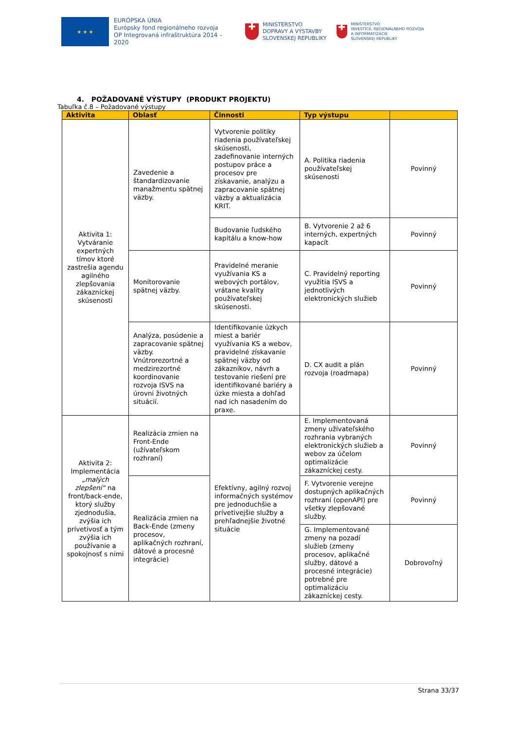★ ★ ★
EURÓPSKA ÚNIA
Európsky fond regionálneho rozvoja
OP Integrovaná infraštruktúra 2014 – 2020
✚
MINISTERSTVO
DOPRAVY A VÝSTAVBY
SLOVENSKEJ REPUBLIKY
✚
MINISTERSTVO
INVESTÍCIÍ, REGIONÁLNEHO ROZVOJA
A INFORMATIZÁCIE
SLOVENSKEJ REPUBLIKY
4. POŽADOVANÉ VÝSTUPY (PRODUKT PROJEKTU)
Tabuľka č.8 – Požadované výstupy
| Aktivita | Oblasť | Činnosti | Typ výstupu | |
| --- | --- | --- | --- | --- |
| Aktivita 1: Vytváranie expertných tímov ktoré zastrešia agendu agilného zlepšovania zákazníckej skúsenosti | Zavedenie a štandardizovanie manažmentu spätnej väzby. | Vytvorenie politiky riadenia používateľskej skúsenosti, zadefinovanie interných postupov práce a procesov pre získavanie, analýzu a zapracovanie spätnej väzby a aktualizácia KRIT. | A. Politika riadenia používateľskej skúsenosti | Povinný |
| | | Budovanie ľudského kapitálu a know-how | B. Vytvorenie 2 až 6 interných, expertných kapacít | Povinný |
| | Monitorovanie spätnej väzby. | Pravidelné meranie využívania KS a webových portálov, vrátane kvality používateľskej skúsenosti. | C. Pravidelný reporting využitia ISVS a jednotlivých elektronických služieb | Povinný |
| | Analýza, posúdenie a zapracovanie spätnej väzby. Vnútrorezortné a medzirezortné koordinovanie rozvoja ISVS na úrovni životných situácií. | Identifikovanie úzkych miest a bariér využívania KS a webov, pravidelné získavanie spätnej väzby od zákazníkov, návrh a testovanie riešení pre identifikované bariéry a úzke miesta a dohľad nad ich nasadením do praxe. | D. CX audit a plán rozvoja (roadmapa) | Povinný |
| Aktivita 2: Implementácia „malých zlepšení“ na front/back-ende, ktorý služby zjednodušia, zvýšia ich prívetivosť a tým zvýšia ich používanie a spokojnosť s nimi | Realizácia zmien na Front-Ende (užívateľskom rozhraní) | Efektívny, agilný rozvoj informačných systémov pre jednoduchšie a prívetivejšie služby a prehľadnejšie životné situácie | E. Implementovaná zmeny užívateľského rozhrania vybraných elektronických služieb a webov za účelom optimalizácie zákazníckej cesty. | Povinný |
| | Realizácia zmien na Back-Ende (zmeny procesov, aplikačných rozhraní, dátové a procesné integrácie) | | F. Vytvorenie verejne dostupných aplikačných rozhraní (openAPI) pre všetky zlepšované služby. | Povinný |
| | | | G. Implementované zmeny na pozadí služieb (zmeny procesov, aplikačné služby, dátové a procesné integrácie) potrebné pre optimalizáciu zákazníckej cesty. | Dobrovoľný |
Strana 33/37